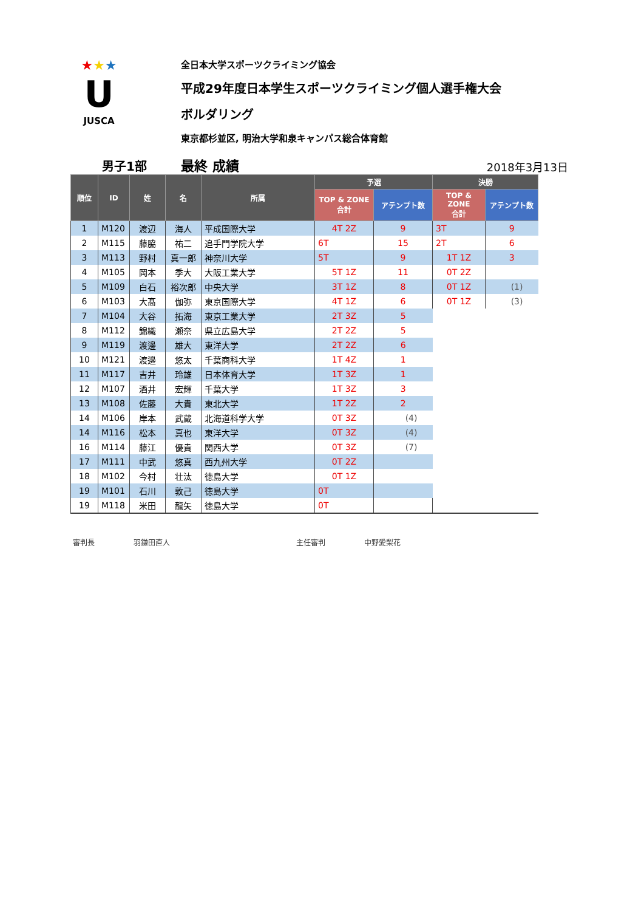★★★
U
JUSCA
全日本大学スポーツクライミング協会
平成29年度日本学生スポーツクライミング個人選手権大会
ボルダリング
東京都杉並区, 明治大学和泉キャンパス総合体育館
男子1部
最終 成績
2018年3月13日
| 順位 | ID | 姓 | 名 | 所属 | 予選 | | 決勝 | |
| --- | --- | --- | --- | --- | --- | --- | --- | --- |
| | | | | | TOP & ZONE 合計 | アテンプト数 | TOP & ZONE 合計 | アテンプト数 |
| 1 | M120 | 渡辺 | 海人 | 平成国際大学 | 4T 2Z | 9 | 3T | 9 |
| 2 | M115 | 藤脇 | 祐二 | 追手門学院大学 | 6T | 15 | 2T | 6 |
| 3 | M113 | 野村 | 真一郎 | 神奈川大学 | 5T | 9 | 1T 1Z | 3 |
| 4 | M105 | 岡本 | 季大 | 大阪工業大学 | 5T 1Z | 11 | 0T 2Z | |
| 5 | M109 | 白石 | 裕次郎 | 中央大学 | 3T 1Z | 8 | 0T 1Z | (1) |
| 6 | M103 | 大髙 | 伽弥 | 東京国際大学 | 4T 1Z | 6 | 0T 1Z | (3) |
| 7 | M104 | 大谷 | 拓海 | 東京工業大学 | 2T 3Z | 5 | | |
| 8 | M112 | 錦織 | 瀬奈 | 県立広島大学 | 2T 2Z | 5 | | |
| 9 | M119 | 渡邊 | 雄大 | 東洋大学 | 2T 2Z | 6 | | |
| 10 | M121 | 渡邉 | 悠太 | 千葉商科大学 | 1T 4Z | 1 | | |
| 11 | M117 | 吉井 | 玲雄 | 日本体育大学 | 1T 3Z | 1 | | |
| 12 | M107 | 酒井 | 宏輝 | 千葉大学 | 1T 3Z | 3 | | |
| 13 | M108 | 佐藤 | 大貴 | 東北大学 | 1T 2Z | 2 | | |
| 14 | M106 | 岸本 | 武蔵 | 北海道科学大学 | 0T 3Z | (4) | | |
| 14 | M116 | 松本 | 真也 | 東洋大学 | 0T 3Z | (4) | | |
| 16 | M114 | 藤江 | 優貴 | 関西大学 | 0T 3Z | (7) | | |
| 17 | M111 | 中武 | 悠真 | 西九州大学 | 0T 2Z | | | |
| 18 | M102 | 今村 | 壮汰 | 徳島大学 | 0T 1Z | | | |
| 19 | M101 | 石川 | 敦己 | 徳島大学 | 0T | | | |
| 19 | M118 | 米田 | 龍矢 | 徳島大学 | 0T | | | |
審判長 羽鎌田直人 主任審判 中野愛梨花